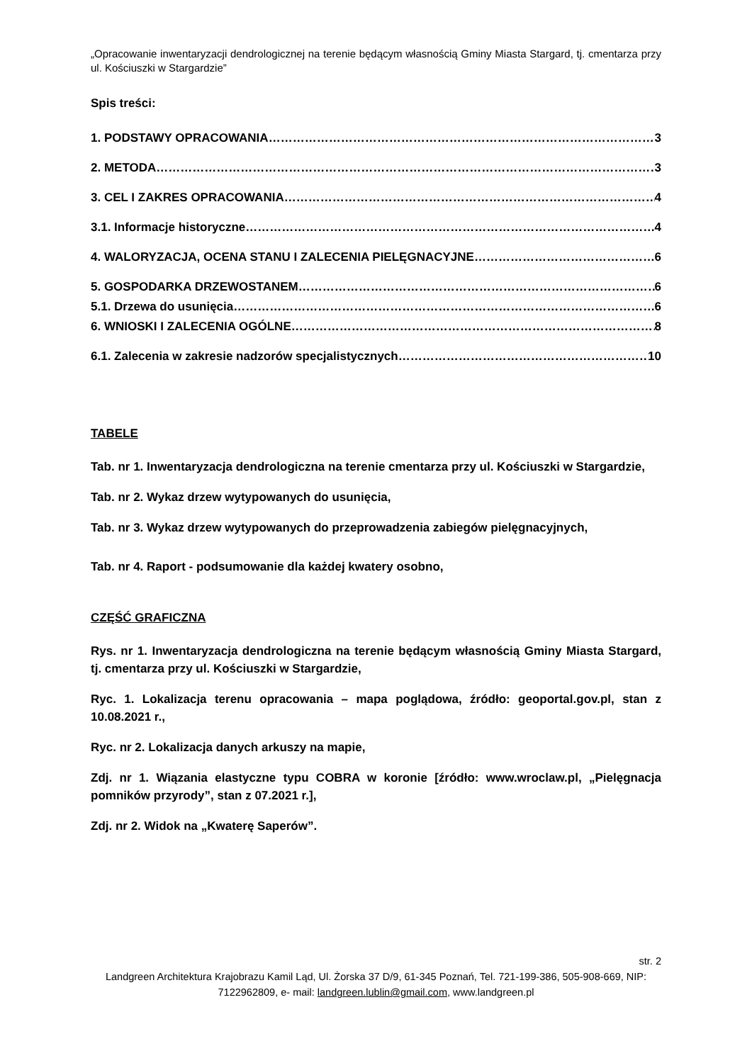„Opracowanie inwentaryzacji dendrologicznej na terenie będącym własnością Gminy Miasta Stargard, tj. cmentarza przy ul. Kościuszki w Stargardzie”
Spis treści:
1. PODSTAWY OPRACOWANIA 3
2. METODA 3
3. CEL I ZAKRES OPRACOWANIA 4
3.1. Informacje historyczne 4
4. WALORYZACJA, OCENA STANU I ZALECENIA PIELĘGNACYJNE 6
5. GOSPODARKA DRZEWOSTANEM 6
5.1. Drzewa do usunięcia 6
6. WNIOSKI I ZALECENIA OGÓLNE 8
6.1. Zalecenia w zakresie nadzorów specjalistycznych 10
TABELE
Tab. nr 1. Inwentaryzacja dendrologiczna na terenie cmentarza przy ul. Kościuszki w Stargardzie,
Tab. nr 2. Wykaz drzew wytypowanych do usunięcia,
Tab. nr 3. Wykaz drzew wytypowanych do przeprowadzenia zabiegów pielęgnacyjnych,
Tab. nr 4. Raport - podsumowanie dla każdej kwatery osobno,
CZĘŚĆ GRAFICZNA
Rys. nr 1. Inwentaryzacja dendrologiczna na terenie będącym własnością Gminy Miasta Stargard, tj. cmentarza przy ul. Kościuszki w Stargardzie,
Ryc. 1. Lokalizacja terenu opracowania – mapa poglądowa, źródło: geoportal.gov.pl, stan z 10.08.2021 r.,
Ryc. nr 2. Lokalizacja danych arkuszy na mapie,
Zdj. nr 1. Wiązania elastyczne typu COBRA w koronie [źródło: www.wroclaw.pl, „Pielęgnacja pomników przyrody”, stan z 07.2021 r.],
Zdj. nr 2. Widok na „Kwaterę Saperów”.
str. 2
Landgreen Architektura Krajobrazu Kamil Ląd, Ul. Żorska 37 D/9, 61-345 Poznań, Tel. 721-199-386, 505-908-669, NIP: 7122962809, e- mail: landgreen.lublin@gmail.com, www.landgreen.pl